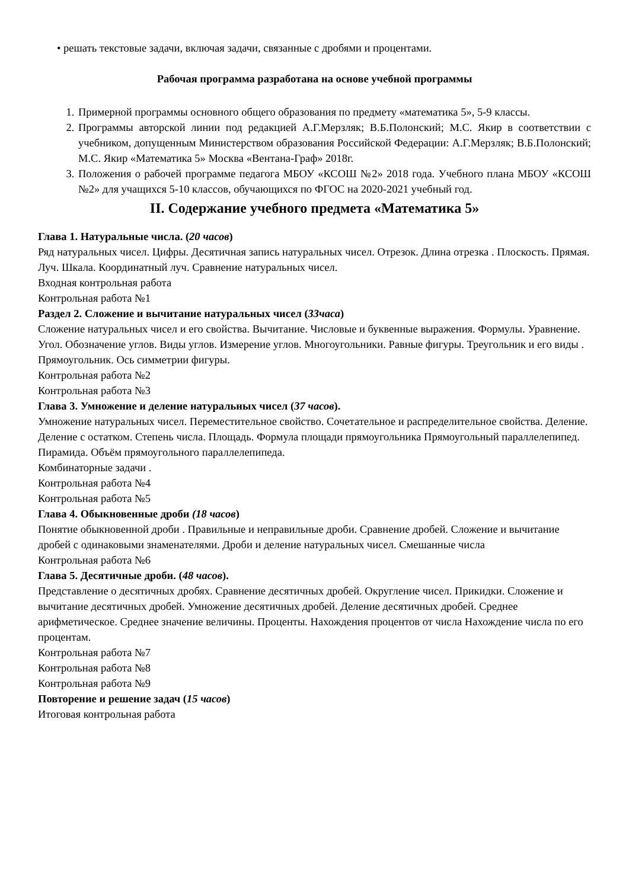• решать текстовые задачи, включая задачи, связанные с дробями и процентами.
Рабочая программа разработана на основе учебной программы
1. Примерной программы основного общего образования по предмету «математика 5», 5-9 классы.
2. Программы авторской линии под редакцией А.Г.Мерзляк; В.Б.Полонский; М.С. Якир в соответствии с учебником, допущенным Министерством образования Российской Федерации: А.Г.Мерзляк; В.Б.Полонский; М.С. Якир «Математика 5» Москва «Вентана-Граф» 2018г.
3. Положения о рабочей программе педагога МБОУ «КСОШ №2» 2018 года. Учебного плана МБОУ «КСОШ №2» для учащихся 5-10 классов, обучающихся по ФГОС на 2020-2021 учебный год.
II. Содержание учебного предмета «Математика 5»
Глава 1. Натуральные числа. (20 часов)
Ряд натуральных чисел. Цифры. Десятичная запись натуральных чисел. Отрезок. Длина отрезка . Плоскость. Прямая. Луч. Шкала. Координатный луч. Сравнение натуральных чисел.
Входная контрольная работа
Контрольная работа №1
Раздел 2. Сложение и вычитание натуральных чисел (33часа)
Сложение натуральных чисел и его свойства. Вычитание. Числовые и буквенные выражения. Формулы. Уравнение. Угол. Обозначение углов. Виды углов. Измерение углов. Многоугольники. Равные фигуры. Треугольник и его виды . Прямоугольник. Ось симметрии фигуры.
Контрольная работа №2
Контрольная работа №3
Глава 3. Умножение и деление натуральных чисел (37 часов).
Умножение натуральных чисел. Переместительное свойство. Сочетательное и распределительное свойства. Деление. Деление с остатком. Степень числа. Площадь. Формула площади прямоугольника Прямоугольный параллелепипед. Пирамида. Объём прямоугольного параллелепипеда.
Комбинаторные задачи .
Контрольная работа №4
Контрольная работа №5
Глава 4. Обыкновенные дроби (18 часов)
Понятие обыкновенной дроби . Правильные и неправильные дроби. Сравнение дробей. Сложение и вычитание дробей с одинаковыми знаменателями. Дроби и деление натуральных чисел. Смешанные числа
Контрольная работа №6
Глава 5. Десятичные дроби. (48 часов).
Представление о десятичных дробях. Сравнение десятичных дробей. Округление чисел. Прикидки. Сложение и вычитание десятичных дробей. Умножение десятичных дробей. Деление десятичных дробей. Среднее арифметическое. Среднее значение величины. Проценты. Нахождения процентов от числа Нахождение числа по его процентам.
Контрольная работа №7
Контрольная работа №8
Контрольная работа №9
Повторение и решение задач (15 часов)
Итоговая контрольная работа